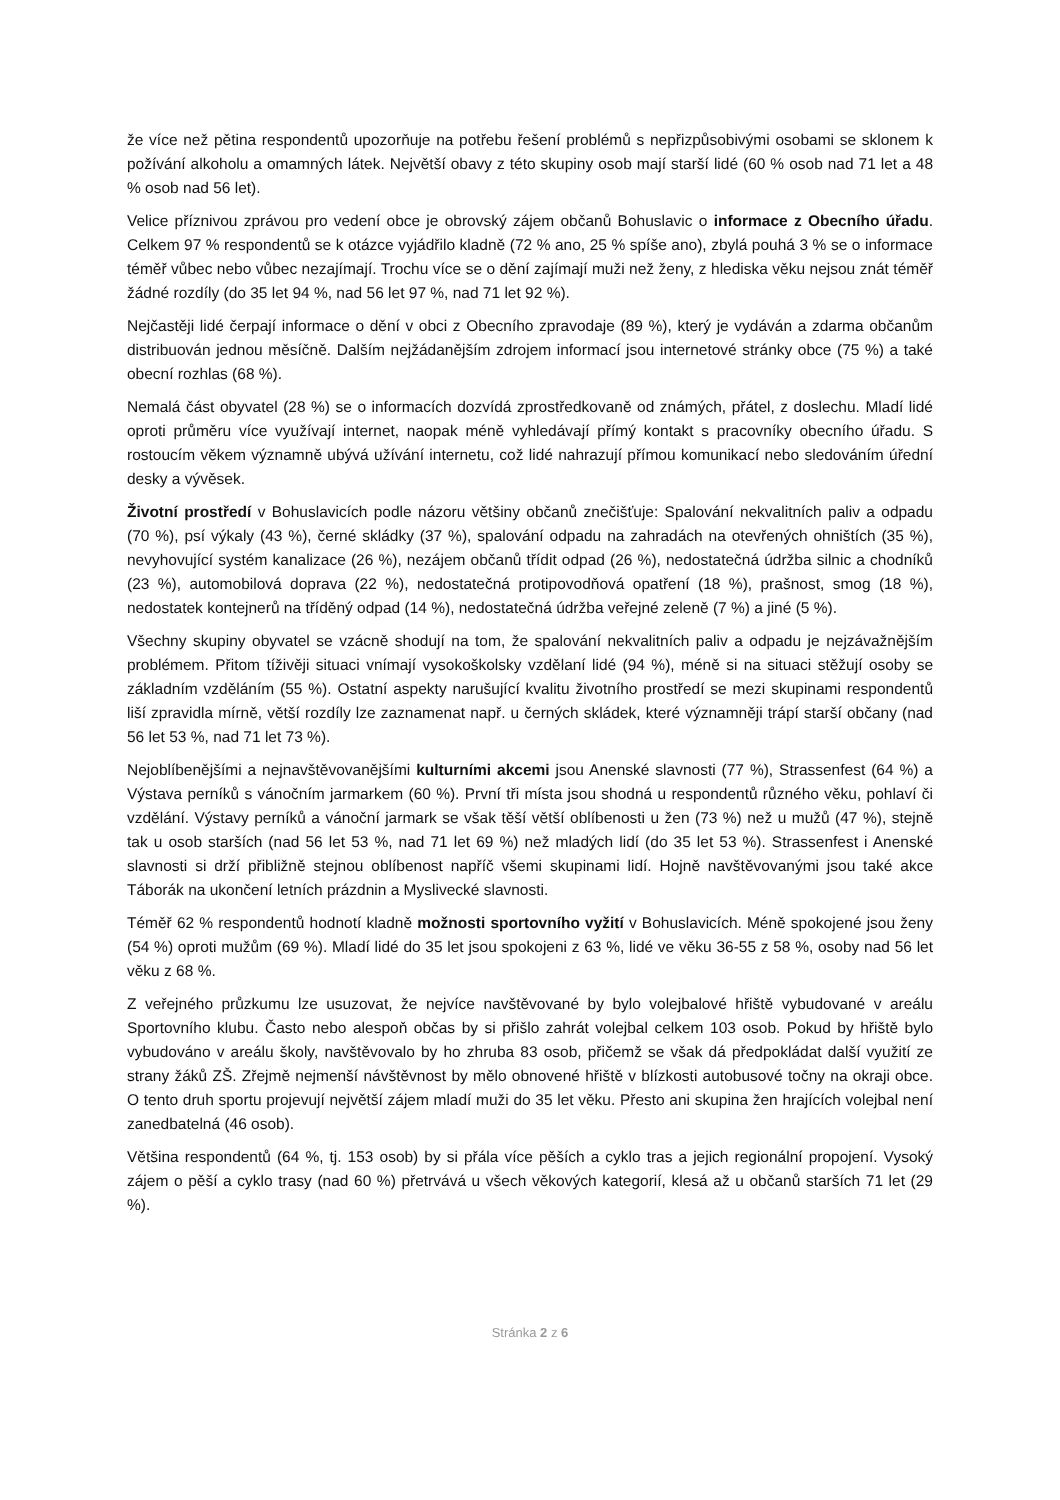že více než pětina respondentů upozorňuje na potřebu řešení problémů s nepřizpůsobivými osobami se sklonem k požívání alkoholu a omamných látek. Největší obavy z této skupiny osob mají starší lidé (60 % osob nad 71 let a 48 % osob nad 56 let).
Velice příznivou zprávou pro vedení obce je obrovský zájem občanů Bohuslavic o informace z Obecního úřadu. Celkem 97 % respondentů se k otázce vyjádřilo kladně (72 % ano, 25 % spíše ano), zbylá pouhá 3 % se o informace téměř vůbec nebo vůbec nezajímají. Trochu více se o dění zajímají muži než ženy, z hlediska věku nejsou znát téměř žádné rozdíly (do 35 let 94 %, nad 56 let 97 %, nad 71 let 92 %).
Nejčastěji lidé čerpají informace o dění v obci z Obecního zpravodaje (89 %), který je vydáván a zdarma občanům distribuován jednou měsíčně. Dalším nejžádanějším zdrojem informací jsou internetové stránky obce (75 %) a také obecní rozhlas (68 %).
Nemalá část obyvatel (28 %) se o informacích dozvídá zprostředkovaně od známých, přátel, z doslechu. Mladí lidé oproti průměru více využívají internet, naopak méně vyhledávají přímý kontakt s pracovníky obecního úřadu. S rostoucím věkem významně ubývá užívání internetu, což lidé nahrazují přímou komunikací nebo sledováním úřední desky a vývěsek.
Životní prostředí v Bohuslavicích podle názoru většiny občanů znečišťuje: Spalování nekvalitních paliv a odpadu (70 %), psí výkaly (43 %), černé skládky (37 %), spalování odpadu na zahradách na otevřených ohništích (35 %), nevyhovující systém kanalizace (26 %), nezájem občanů třídit odpad (26 %), nedostatečná údržba silnic a chodníků (23 %), automobilová doprava (22 %), nedostatečná protipovodňová opatření (18 %), prašnost, smog (18 %), nedostatek kontejnerů na tříděný odpad (14 %), nedostatečná údržba veřejné zeleně (7 %) a jiné (5 %).
Všechny skupiny obyvatel se vzácně shodují na tom, že spalování nekvalitních paliv a odpadu je nejzávažnějším problémem. Přitom tíživěji situaci vnímají vysokoškolsky vzdělaní lidé (94 %), méně si na situaci stěžují osoby se základním vzděláním (55 %). Ostatní aspekty narušující kvalitu životního prostředí se mezi skupinami respondentů liší zpravidla mírně, větší rozdíly lze zaznamenat např. u černých skládek, které významněji trápí starší občany (nad 56 let 53 %, nad 71 let 73 %).
Nejoblíbenějšími a nejnavštěvovanějšími kulturními akcemi jsou Anenské slavnosti (77 %), Strassenfest (64 %) a Výstava perníků s vánočním jarmarkem (60 %). První tři místa jsou shodná u respondentů různého věku, pohlaví či vzdělání. Výstavy perníků a vánoční jarmark se však těší větší oblíbenosti u žen (73 %) než u mužů (47 %), stejně tak u osob starších (nad 56 let 53 %, nad 71 let 69 %) než mladých lidí (do 35 let 53 %). Strassenfest i Anenské slavnosti si drží přibližně stejnou oblíbenost napříč všemi skupinami lidí. Hojně navštěvovanými jsou také akce Táborák na ukončení letních prázdnin a Myslivecké slavnosti.
Téměř 62 % respondentů hodnotí kladně možnosti sportovního vyžití v Bohuslavicích. Méně spokojené jsou ženy (54 %) oproti mužům (69 %). Mladí lidé do 35 let jsou spokojeni z 63 %, lidé ve věku 36-55 z 58 %, osoby nad 56 let věku z 68 %.
Z veřejného průzkumu lze usuzovat, že nejvíce navštěvované by bylo volejbalové hřiště vybudované v areálu Sportovního klubu. Často nebo alespoň občas by si přišlo zahrát volejbal celkem 103 osob. Pokud by hřiště bylo vybudováno v areálu školy, navštěvovalo by ho zhruba 83 osob, přičemž se však dá předpokládat další využití ze strany žáků ZŠ. Zřejmě nejmenší návštěvnost by mělo obnovené hřiště v blízkosti autobusové točny na okraji obce. O tento druh sportu projevují největší zájem mladí muži do 35 let věku. Přesto ani skupina žen hrajících volejbal není zanedbatelná (46 osob).
Většina respondentů (64 %, tj. 153 osob) by si přála více pěších a cyklo tras a jejich regionální propojení. Vysoký zájem o pěší a cyklo trasy (nad 60 %) přetrvává u všech věkových kategorií, klesá až u občanů starších 71 let (29 %).
Stránka 2 z 6